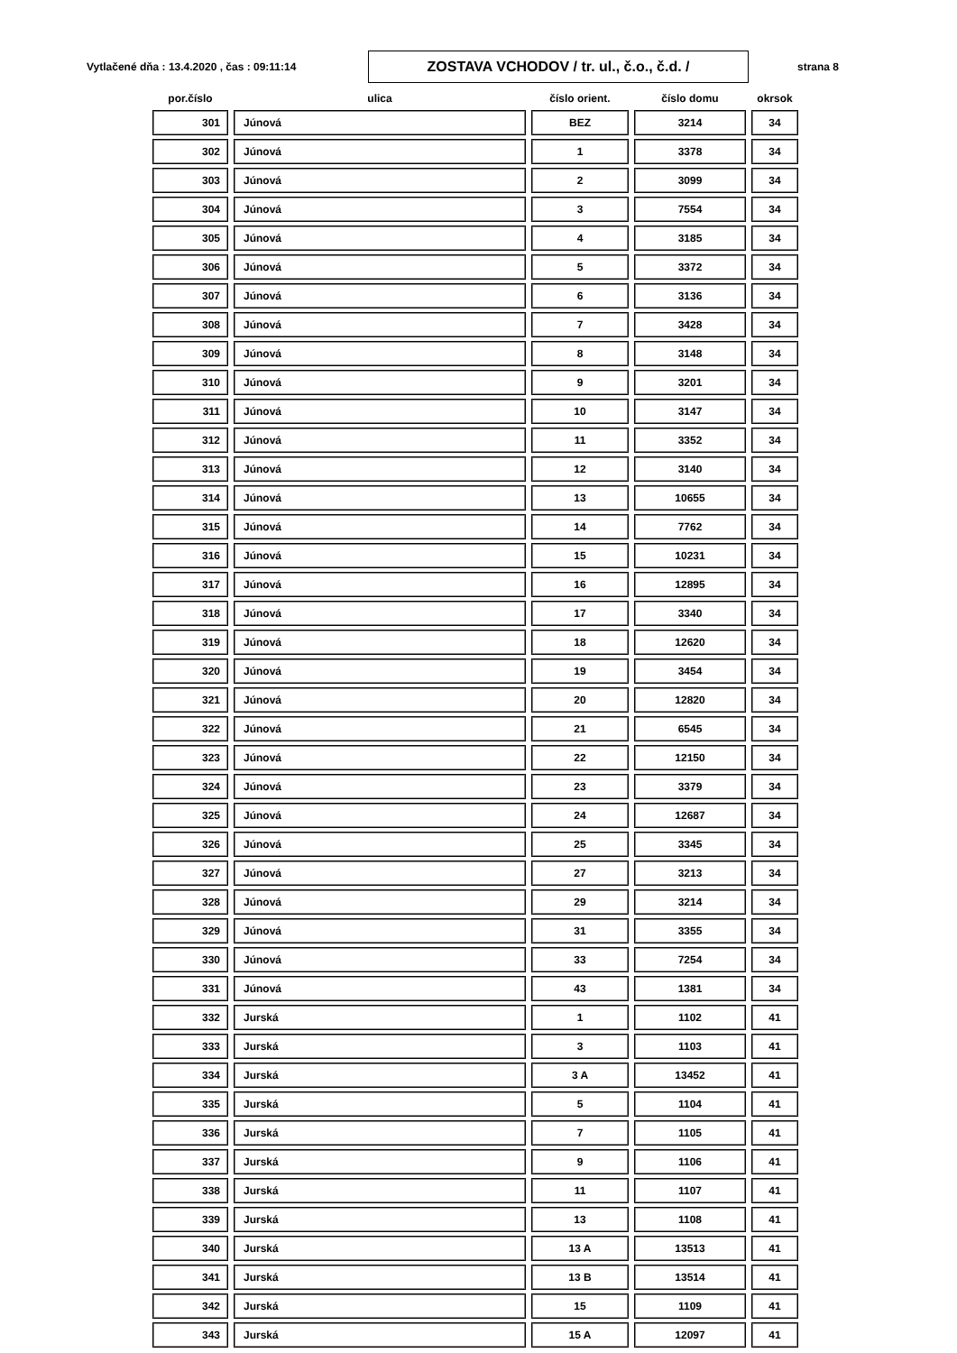Vytlačené dňa : 13.4.2020 , čas : 09:11:14
ZOSTAVA VCHODOV / tr. ul., č.o., č.d. /
strana 8
| por.číslo | ulica | číslo orient. | číslo domu | okrsok |
| --- | --- | --- | --- | --- |
| 301 | Júnová | BEZ | 3214 | 34 |
| 302 | Júnová | 1 | 3378 | 34 |
| 303 | Júnová | 2 | 3099 | 34 |
| 304 | Júnová | 3 | 7554 | 34 |
| 305 | Júnová | 4 | 3185 | 34 |
| 306 | Júnová | 5 | 3372 | 34 |
| 307 | Júnová | 6 | 3136 | 34 |
| 308 | Júnová | 7 | 3428 | 34 |
| 309 | Júnová | 8 | 3148 | 34 |
| 310 | Júnová | 9 | 3201 | 34 |
| 311 | Júnová | 10 | 3147 | 34 |
| 312 | Júnová | 11 | 3352 | 34 |
| 313 | Júnová | 12 | 3140 | 34 |
| 314 | Júnová | 13 | 10655 | 34 |
| 315 | Júnová | 14 | 7762 | 34 |
| 316 | Júnová | 15 | 10231 | 34 |
| 317 | Júnová | 16 | 12895 | 34 |
| 318 | Júnová | 17 | 3340 | 34 |
| 319 | Júnová | 18 | 12620 | 34 |
| 320 | Júnová | 19 | 3454 | 34 |
| 321 | Júnová | 20 | 12820 | 34 |
| 322 | Júnová | 21 | 6545 | 34 |
| 323 | Júnová | 22 | 12150 | 34 |
| 324 | Júnová | 23 | 3379 | 34 |
| 325 | Júnová | 24 | 12687 | 34 |
| 326 | Júnová | 25 | 3345 | 34 |
| 327 | Júnová | 27 | 3213 | 34 |
| 328 | Júnová | 29 | 3214 | 34 |
| 329 | Júnová | 31 | 3355 | 34 |
| 330 | Júnová | 33 | 7254 | 34 |
| 331 | Júnová | 43 | 1381 | 34 |
| 332 | Jurská | 1 | 1102 | 41 |
| 333 | Jurská | 3 | 1103 | 41 |
| 334 | Jurská | 3 A | 13452 | 41 |
| 335 | Jurská | 5 | 1104 | 41 |
| 336 | Jurská | 7 | 1105 | 41 |
| 337 | Jurská | 9 | 1106 | 41 |
| 338 | Jurská | 11 | 1107 | 41 |
| 339 | Jurská | 13 | 1108 | 41 |
| 340 | Jurská | 13 A | 13513 | 41 |
| 341 | Jurská | 13 B | 13514 | 41 |
| 342 | Jurská | 15 | 1109 | 41 |
| 343 | Jurská | 15 A | 12097 | 41 |